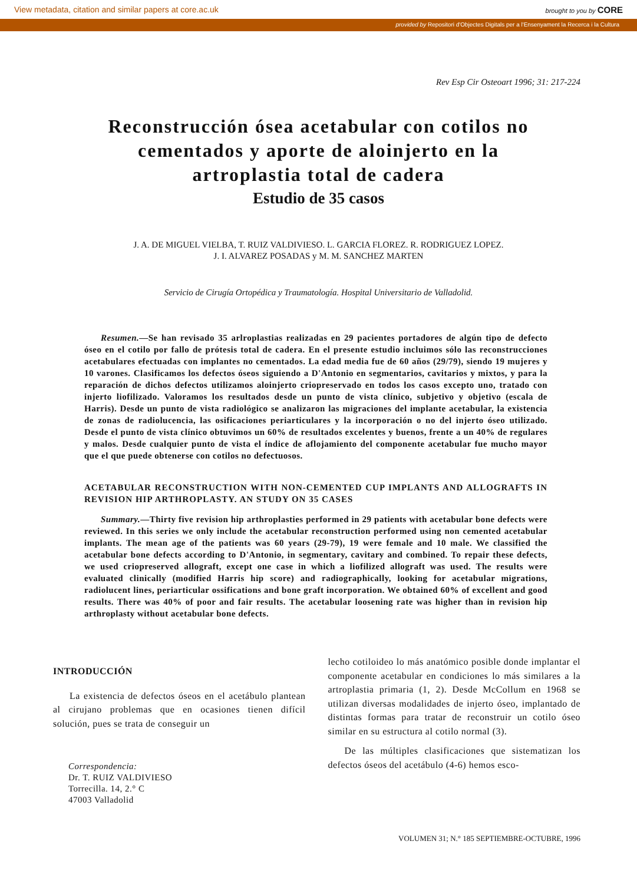View metadata, citation and similar papers at core.ac.uk brought to you by CORE
provided by Repositori d'Objectes Digitals per a l'Ensenyament la Recerca i la Cultura
Rev Esp Cir Osteoart 1996; 31: 217-224
Reconstrucción ósea acetabular con cotilos no cementados y aporte de aloinjerto en la artroplastia total de cadera
Estudio de 35 casos
J. A. DE MIGUEL VIELBA, T. RUIZ VALDIVIESO. L. GARCIA FLOREZ. R. RODRIGUEZ LOPEZ.
J. I. ALVAREZ POSADAS y M. M. SANCHEZ MARTEN
Servicio de Cirugía Ortopédica y Traumatología. Hospital Universitario de Valladolid.
Resumen.—Se han revisado 35 arlroplastias realizadas en 29 pacientes portadores de algún tipo de defecto óseo en el cotilo por fallo de prótesis total de cadera. En el presente estudio incluimos sólo las reconstrucciones acetabulares efectuadas con implantes no cementados. La edad media fue de 60 años (29/79), siendo 19 mujeres y 10 varones. Clasificamos los defectos óseos siguiendo a D'Antonio en segmentarios, cavitarios y mixtos, y para la reparación de dichos defectos utilizamos aloinjerto criopreservado en todos los casos excepto uno, tratado con injerto liofilizado. Valoramos los resultados desde un punto de vista clínico, subjetivo y objetivo (escala de Harris). Desde un punto de vista radiológico se analizaron las migraciones del implante acetabular, la existencia de zonas de radiolucencia, las osificaciones periarticulares y la incorporación o no del injerto óseo utilizado. Desde el punto de vista clínico obtuvimos un 60% de resultados excelentes y buenos, frente a un 40% de regulares y malos. Desde cualquier punto de vista el índice de aflojamiento del componente acetabular fue mucho mayor que el que puede obtenerse con cotilos no defectuosos.
ACETABULAR RECONSTRUCTION WITH NON-CEMENTED CUP IMPLANTS AND ALLOGRAFTS IN REVISION HIP ARTHROPLASTY. AN STUDY ON 35 CASES
Summary.—Thirty five revision hip arthroplasties performed in 29 patients with acetabular bone defects were reviewed. In this series we only include the acetabular reconstruction performed using non cemented acetabular implants. The mean age of the patients was 60 years (29-79), 19 were female and 10 male. We classified the acetabular bone defects according to D'Antonio, in segmentary, cavitary and combined. To repair these defects, we used criopreserved allograft, except one case in which a liofilized allograft was used. The results were evaluated clinically (modified Harris hip score) and radiographically, looking for acetabular migrations, radiolucent lines, periarticular ossifications and bone graft incorporation. We obtained 60% of excellent and good results. There was 40% of poor and fair results. The acetabular loosening rate was higher than in revision hip arthroplasty without acetabular bone defects.
INTRODUCCIÓN
La existencia de defectos óseos en el acetábulo plantean al cirujano problemas que en ocasiones tienen difícil solución, pues se trata de conseguir un
Correspondencia:
Dr. T. RUIZ VALDIVIESO
Torrecilla. 14, 2.° C
47003 Valladolid
lecho cotiloideo lo más anatómico posible donde implantar el componente acetabular en condiciones lo más similares a la artroplastia primaria (1, 2). Desde McCollum en 1968 se utilizan diversas modalidades de injerto óseo, implantado de distintas formas para tratar de reconstruir un cotilo óseo similar en su estructura al cotilo normal (3).
De las múltiples clasificaciones que sistematizan los defectos óseos del acetábulo (4-6) hemos esco-
VOLUMEN 31; N.° 185 SEPTIEMBRE-OCTUBRE, 1996